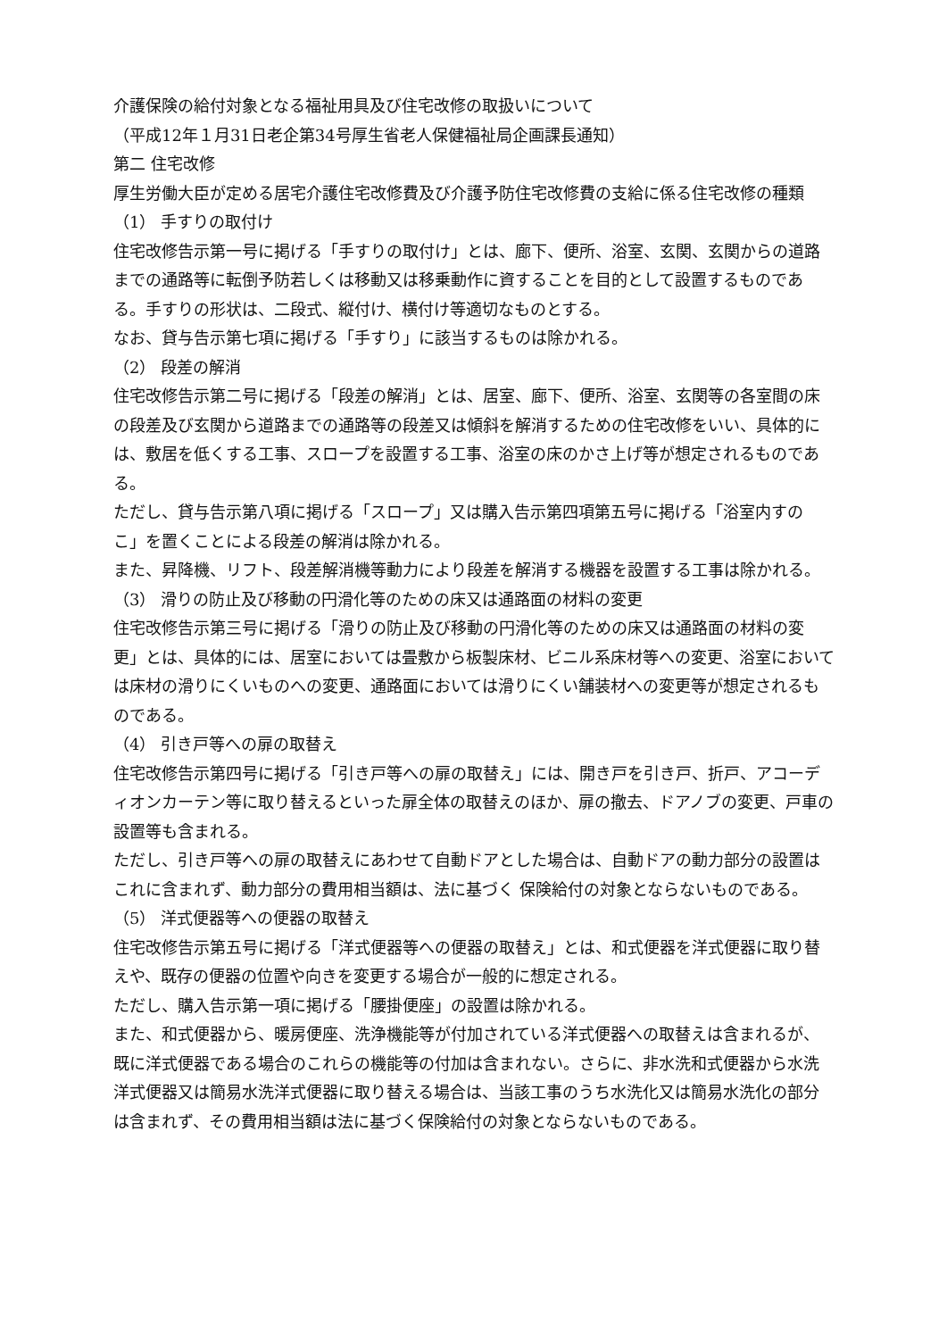介護保険の給付対象となる福祉用具及び住宅改修の取扱いについて
（平成12年１月31日老企第34号厚生省老人保健福祉局企画課長通知）
第二 住宅改修
厚生労働大臣が定める居宅介護住宅改修費及び介護予防住宅改修費の支給に係る住宅改修の種類
（1） 手すりの取付け
住宅改修告示第一号に掲げる「手すりの取付け」とは、廊下、便所、浴室、玄関、玄関からの道路までの通路等に転倒予防若しくは移動又は移乗動作に資することを目的として設置するものである。手すりの形状は、二段式、縦付け、横付け等適切なものとする。
なお、貸与告示第七項に掲げる「手すり」に該当するものは除かれる。
（2） 段差の解消
住宅改修告示第二号に掲げる「段差の解消」とは、居室、廊下、便所、浴室、玄関等の各室間の床の段差及び玄関から道路までの通路等の段差又は傾斜を解消するための住宅改修をいい、具体的には、敷居を低くする工事、スロープを設置する工事、浴室の床のかさ上げ等が想定されるものである。
ただし、貸与告示第八項に掲げる「スロープ」又は購入告示第四項第五号に掲げる「浴室内すのこ」を置くことによる段差の解消は除かれる。
また、昇降機、リフト、段差解消機等動力により段差を解消する機器を設置する工事は除かれる。
（3） 滑りの防止及び移動の円滑化等のための床又は通路面の材料の変更
住宅改修告示第三号に掲げる「滑りの防止及び移動の円滑化等のための床又は通路面の材料の変更」とは、具体的には、居室においては畳敷から板製床材、ビニル系床材等への変更、浴室においては床材の滑りにくいものへの変更、通路面においては滑りにくい舗装材への変更等が想定されるものである。
（4） 引き戸等への扉の取替え
住宅改修告示第四号に掲げる「引き戸等への扉の取替え」には、開き戸を引き戸、折戸、アコーディオンカーテン等に取り替えるといった扉全体の取替えのほか、扉の撤去、ドアノブの変更、戸車の設置等も含まれる。
ただし、引き戸等への扉の取替えにあわせて自動ドアとした場合は、自動ドアの動力部分の設置はこれに含まれず、動力部分の費用相当額は、法に基づく 保険給付の対象とならないものである。
（5） 洋式便器等への便器の取替え
住宅改修告示第五号に掲げる「洋式便器等への便器の取替え」とは、和式便器を洋式便器に取り替えや、既存の便器の位置や向きを変更する場合が一般的に想定される。
ただし、購入告示第一項に掲げる「腰掛便座」の設置は除かれる。
また、和式便器から、暖房便座、洗浄機能等が付加されている洋式便器への取替えは含まれるが、既に洋式便器である場合のこれらの機能等の付加は含まれない。さらに、非水洗和式便器から水洗洋式便器又は簡易水洗洋式便器に取り替える場合は、当該工事のうち水洗化又は簡易水洗化の部分は含まれず、その費用相当額は法に基づく保険給付の対象とならないものである。